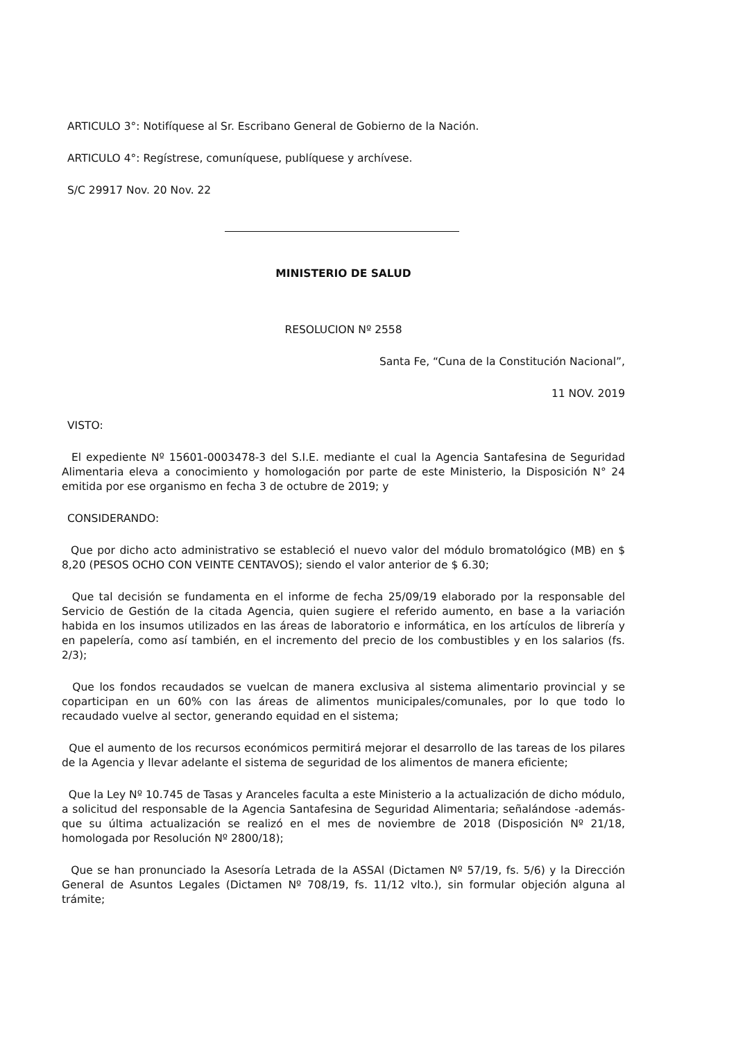ARTICULO 3°: Notifíquese al Sr. Escribano General de Gobierno de la Nación.
ARTICULO 4°: Regístrese, comuníquese, publíquese y archívese.
S/C 29917 Nov. 20 Nov. 22
MINISTERIO DE SALUD
RESOLUCION Nº 2558
Santa Fe, “Cuna de la Constitución Nacional”,
11 NOV. 2019
VISTO:
El expediente Nº 15601-0003478-3 del S.I.E. mediante el cual la Agencia Santafesina de Seguridad Alimentaria eleva a conocimiento y homologación por parte de este Ministerio, la Disposición N° 24 emitida por ese organismo en fecha 3 de octubre de 2019; y
CONSIDERANDO:
Que por dicho acto administrativo se estableció el nuevo valor del módulo bromatológico (MB) en $ 8,20 (PESOS OCHO CON VEINTE CENTAVOS); siendo el valor anterior de $ 6.30;
Que tal decisión se fundamenta en el informe de fecha 25/09/19 elaborado por la responsable del Servicio de Gestión de la citada Agencia, quien sugiere el referido aumento, en base a la variación habida en los insumos utilizados en las áreas de laboratorio e informática, en los artículos de librería y en papelería, como así también, en el incremento del precio de los combustibles y en los salarios (fs. 2/3);
Que los fondos recaudados se vuelcan de manera exclusiva al sistema alimentario provincial y se coparticipan en un 60% con las áreas de alimentos municipales/comunales, por lo que todo lo recaudado vuelve al sector, generando equidad en el sistema;
Que el aumento de los recursos económicos permitirá mejorar el desarrollo de las tareas de los pilares de la Agencia y llevar adelante el sistema de seguridad de los alimentos de manera eficiente;
Que la Ley Nº 10.745 de Tasas y Aranceles faculta a este Ministerio a la actualización de dicho módulo, a solicitud del responsable de la Agencia Santafesina de Seguridad Alimentaria; señalándose -además- que su última actualización se realizó en el mes de noviembre de 2018 (Disposición Nº 21/18, homologada por Resolución Nº 2800/18);
Que se han pronunciado la Asesoría Letrada de la ASSAl (Dictamen Nº 57/19, fs. 5/6) y la Dirección General de Asuntos Legales (Dictamen Nº 708/19, fs. 11/12 vlto.), sin formular objeción alguna al trámite;